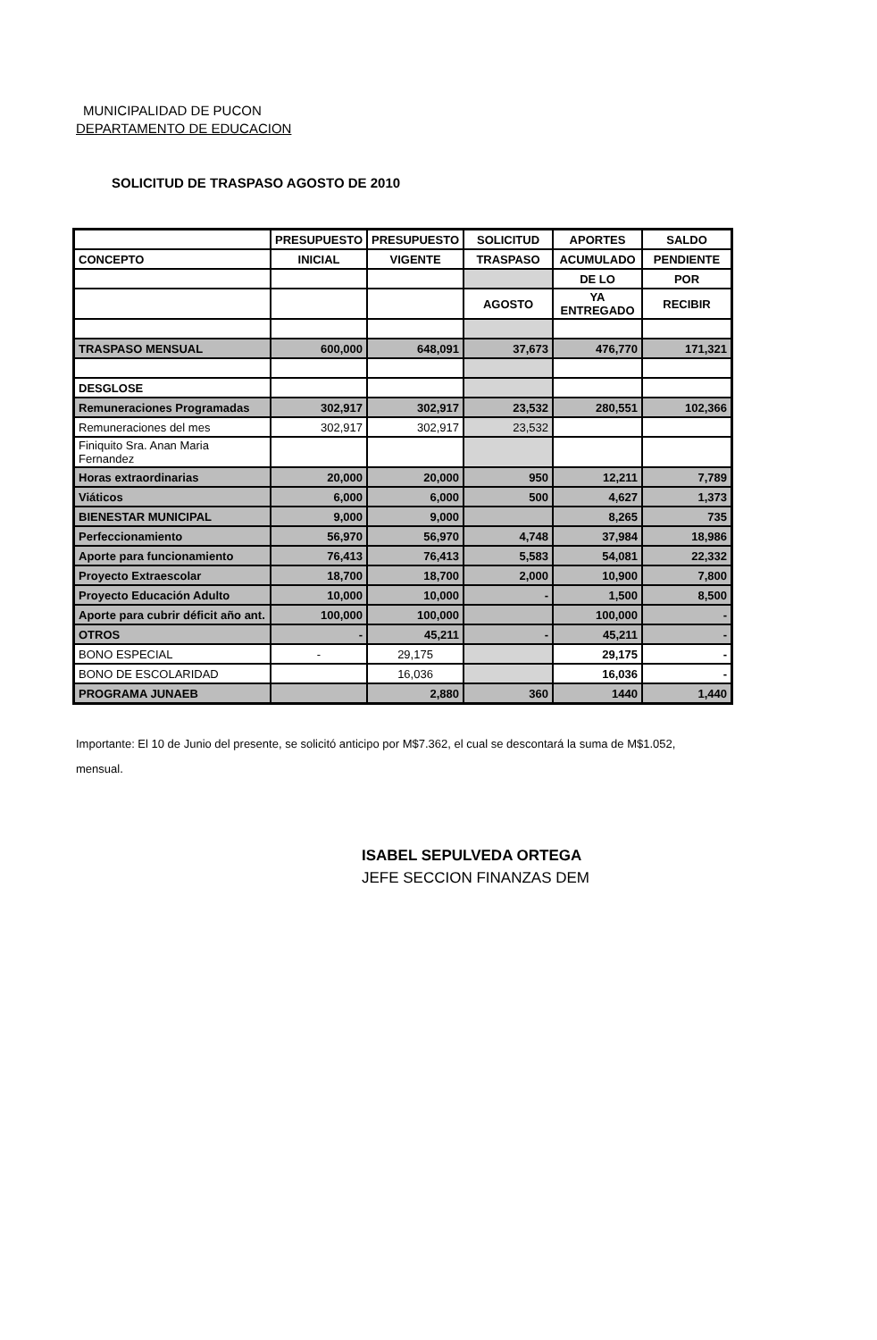MUNICIPALIDAD DE PUCON
DEPARTAMENTO DE EDUCACION
SOLICITUD DE TRASPASO AGOSTO DE 2010
| | PRESUPUESTO | PRESUPUESTO | SOLICITUD | APORTES | SALDO |
| --- | --- | --- | --- | --- | --- |
| CONCEPTO | INICIAL | VIGENTE | TRASPASO | ACUMULADO | PENDIENTE |
| | | | | DE LO | POR |
| | | | AGOSTO | YA ENTREGADO | RECIBIR |
| TRASPASO MENSUAL | 600,000 | 648,091 | 37,673 | 476,770 | 171,321 |
| DESGLOSE | | | | | |
| Remuneraciones Programadas | 302,917 | 302,917 | 23,532 | 280,551 | 102,366 |
| Remuneraciones del mes | 302,917 | 302,917 | 23,532 | | |
| Finiquito Sra. Anan Maria Fernandez | | | | | |
| Horas extraordinarias | 20,000 | 20,000 | 950 | 12,211 | 7,789 |
| Viáticos | 6,000 | 6,000 | 500 | 4,627 | 1,373 |
| BIENESTAR MUNICIPAL | 9,000 | 9,000 | | 8,265 | 735 |
| Perfeccionamiento | 56,970 | 56,970 | 4,748 | 37,984 | 18,986 |
| Aporte para funcionamiento | 76,413 | 76,413 | 5,583 | 54,081 | 22,332 |
| Proyecto Extraescolar | 18,700 | 18,700 | 2,000 | 10,900 | 7,800 |
| Proyecto Educación Adulto | 10,000 | 10,000 | - | 1,500 | 8,500 |
| Aporte para cubrir déficit año ant. | 100,000 | 100,000 | | 100,000 | - |
| OTROS | - | 45,211 | - | 45,211 | - |
| BONO ESPECIAL | - | 29,175 | | 29,175 | - |
| BONO DE ESCOLARIDAD | | 16,036 | | 16,036 | - |
| PROGRAMA JUNAEB | | 2,880 | 360 | 1440 | 1,440 |
Importante: El 10 de Junio del presente, se solicitó anticipo por M$7.362, el cual se descontará la suma de M$1.052, mensual.
ISABEL SEPULVEDA ORTEGA
JEFE SECCION FINANZAS DEM